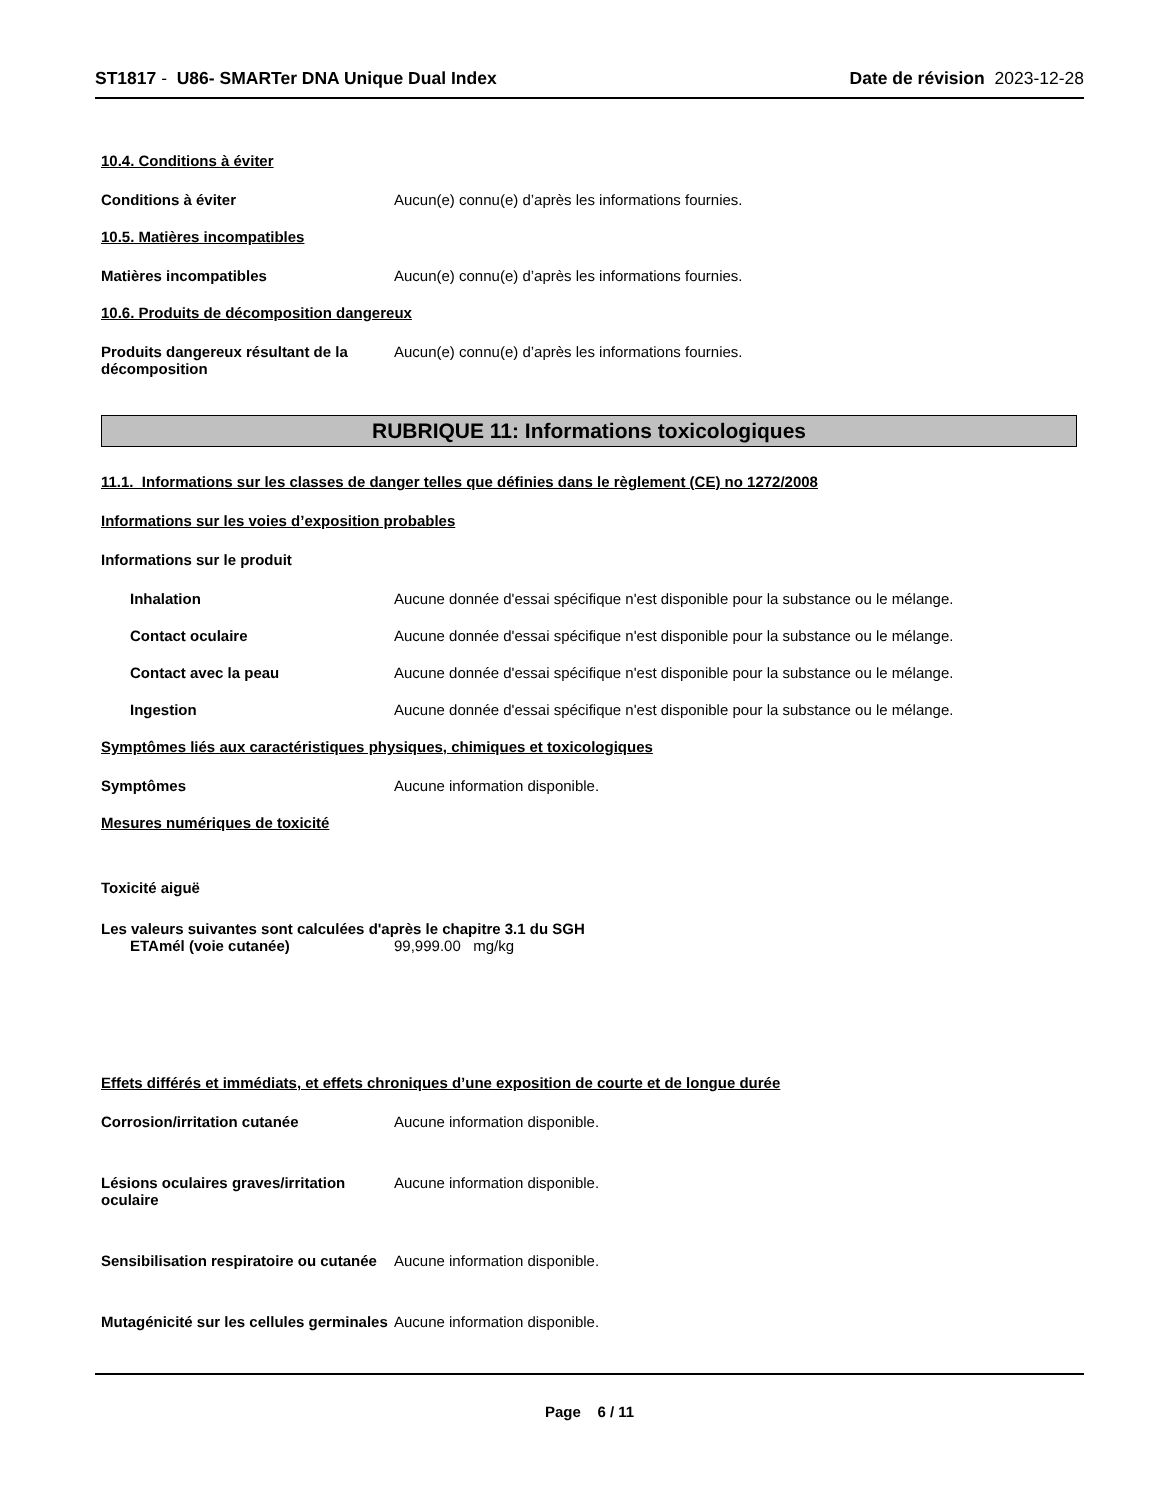ST1817 - U86- SMARTer DNA Unique Dual Index
Date de révision 2023-12-28
10.4. Conditions à éviter
Conditions à éviter Aucun(e) connu(e) d’après les informations fournies.
10.5. Matières incompatibles
Matières incompatibles Aucun(e) connu(e) d’après les informations fournies.
10.6. Produits de décomposition dangereux
Produits dangereux résultant de la décomposition
Aucun(e) connu(e) d’après les informations fournies.
RUBRIQUE 11: Informations toxicologiques
11.1. Informations sur les classes de danger telles que définies dans le règlement (CE) no 1272/2008
Informations sur les voies d’exposition probables
Informations sur le produit
Inhalation Aucune donnée d'essai spécifique n'est disponible pour la substance ou le mélange.
Contact oculaire Aucune donnée d'essai spécifique n'est disponible pour la substance ou le mélange.
Contact avec la peau Aucune donnée d'essai spécifique n'est disponible pour la substance ou le mélange.
Ingestion Aucune donnée d'essai spécifique n'est disponible pour la substance ou le mélange.
Symptômes liés aux caractéristiques physiques, chimiques et toxicologiques
Symptômes Aucune information disponible.
Mesures numériques de toxicité
Toxicité aiguë
Les valeurs suivantes sont calculées d'après le chapitre 3.1 du SGH
ETAmél (voie cutanée) 99,999.00 mg/kg
Effets différés et immédiats, et effets chroniques d’une exposition de courte et de longue durée
Corrosion/irritation cutanée Aucune information disponible.
Lésions oculaires graves/irritation oculaire
Aucune information disponible.
Sensibilisation respiratoire ou cutanée
Aucune information disponible.
Mutagénicité sur les cellules germinales
Aucune information disponible.
Page 6 / 11